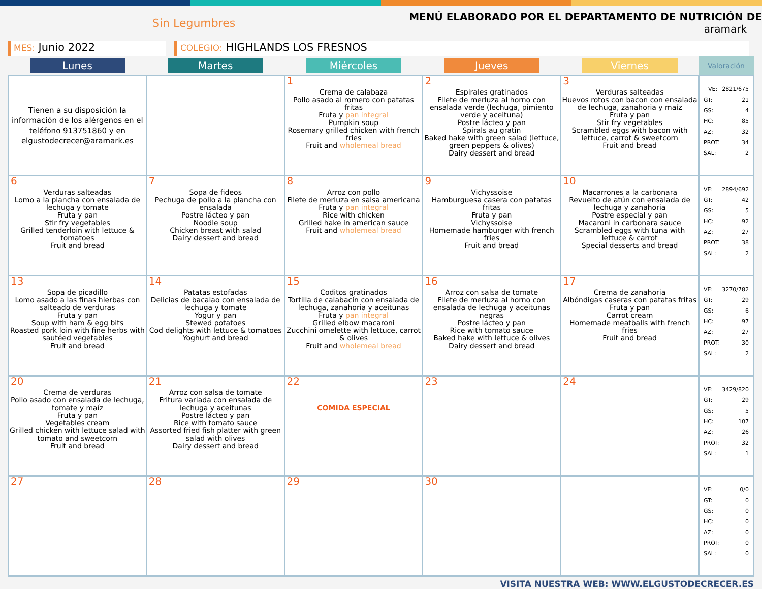Sin Legumbres
MENÚ ELABORADO POR EL DEPARTAMENTO DE NUTRICIÓN DE
aramark
MES: Junio 2022
COLEGIO: HIGHLANDS LOS FRESNOS
| Lunes | Martes | Miércoles | Jueves | Viernes | Valoración |
| --- | --- | --- | --- | --- | --- |
| Tienen a su disposición la información de los alérgenos en el teléfono 913751860 y en elgustodecrecer@aramark.es | | 1 Crema de calabaza Pollo asado al romero con patatas fritas Fruta y pan integral Pumpkin soup Rosemary grilled chicken with french fries Fruit and wholemeal bread | 2 Espirales gratinados Filete de merluza al horno con ensalada verde (lechuga, pimiento verde y aceituna) Postre lácteo y pan Spirals au gratin Baked hake with green salad (lettuce, green peppers & olives) Dairy dessert and bread | 3 Verduras salteadas Huevos rotos con bacon con ensalada de lechuga, zanahoria y maíz Fruta y pan Stir fry vegetables Scrambled eggs with bacon with lettuce, carrot & sweetcorn Fruit and bread | VE: 2821/675 GT: 21 GS: 4 HC: 85 AZ: 32 PROT: 34 SAL: 2 |
| 6 Verduras salteadas Lomo a la plancha con ensalada de lechuga y tomate Fruta y pan Stir fry vegetables Grilled tenderloin with lettuce & tomatoes Fruit and bread | 7 Sopa de fideos Pechuga de pollo a la plancha con ensalada Postre lácteo y pan Noodle soup Chicken breast with salad Dairy dessert and bread | 8 Arroz con pollo Filete de merluza en salsa americana Fruta y pan integral Rice with chicken Grilled hake in american sauce Fruit and wholemeal bread | 9 Vichyssoise Hamburguesa casera con patatas fritas Fruta y pan Vichyssoise Homemade hamburger with french fries Fruit and bread | 10 Macarrones a la carbonara Revuelto de atún con ensalada de lechuga y zanahoria Postre especial y pan Macaroni in carbonara sauce Scrambled eggs with tuna with lettuce & carrot Special desserts and bread | VE: 2894/692 GT: 42 GS: 5 HC: 92 AZ: 27 PROT: 38 SAL: 2 |
| 13 Sopa de picadillo Lomo asado a las finas hierbas con salteado de verduras Fruta y pan Soup with ham & egg bits Roasted pork loin with fine herbs with sautéed vegetables Fruit and bread | 14 Patatas estofadas Delicias de bacalao con ensalada de lechuga y tomate Yogur y pan Stewed potatoes Cod delights with lettuce & tomatoes Yoghurt and bread | 15 Coditos gratinados Tortilla de calabacín con ensalada de lechuga, zanahoria y aceitunas Fruta y pan integral Grilled elbow macaroni Zucchini omelette with lettuce, carrot & olives Fruit and wholemeal bread | 16 Arroz con salsa de tomate Filete de merluza al horno con ensalada de lechuga y aceitunas negras Postre lácteo y pan Rice with tomato sauce Baked hake with lettuce & olives Dairy dessert and bread | 17 Crema de zanahoria Albóndigas caseras con patatas fritas Fruta y pan Carrot cream Homemade meatballs with french fries Fruit and bread | VE: 3270/782 GT: 29 GS: 6 HC: 97 AZ: 27 PROT: 30 SAL: 2 |
| 20 Crema de verduras Pollo asado con ensalada de lechuga, tomate y maíz Fruta y pan Vegetables cream Grilled chicken with lettuce salad with tomato and sweetcorn Fruit and bread | 21 Arroz con salsa de tomate Fritura variada con ensalada de lechuga y aceitunas Postre lácteo y pan Rice with tomato sauce Assorted fried fish platter with green salad with olives Dairy dessert and bread | 22 COMIDA ESPECIAL | 23 | 24 | VE: 3429/820 GT: 29 GS: 5 HC: 107 AZ: 26 PROT: 32 SAL: 1 |
| 27 | 28 | 29 | 30 | | VE: 0/0 GT: 0 GS: 0 HC: 0 AZ: 0 PROT: 0 SAL: 0 |
VISITA NUESTRA WEB: WWW.ELGUSTODECRECER.ES